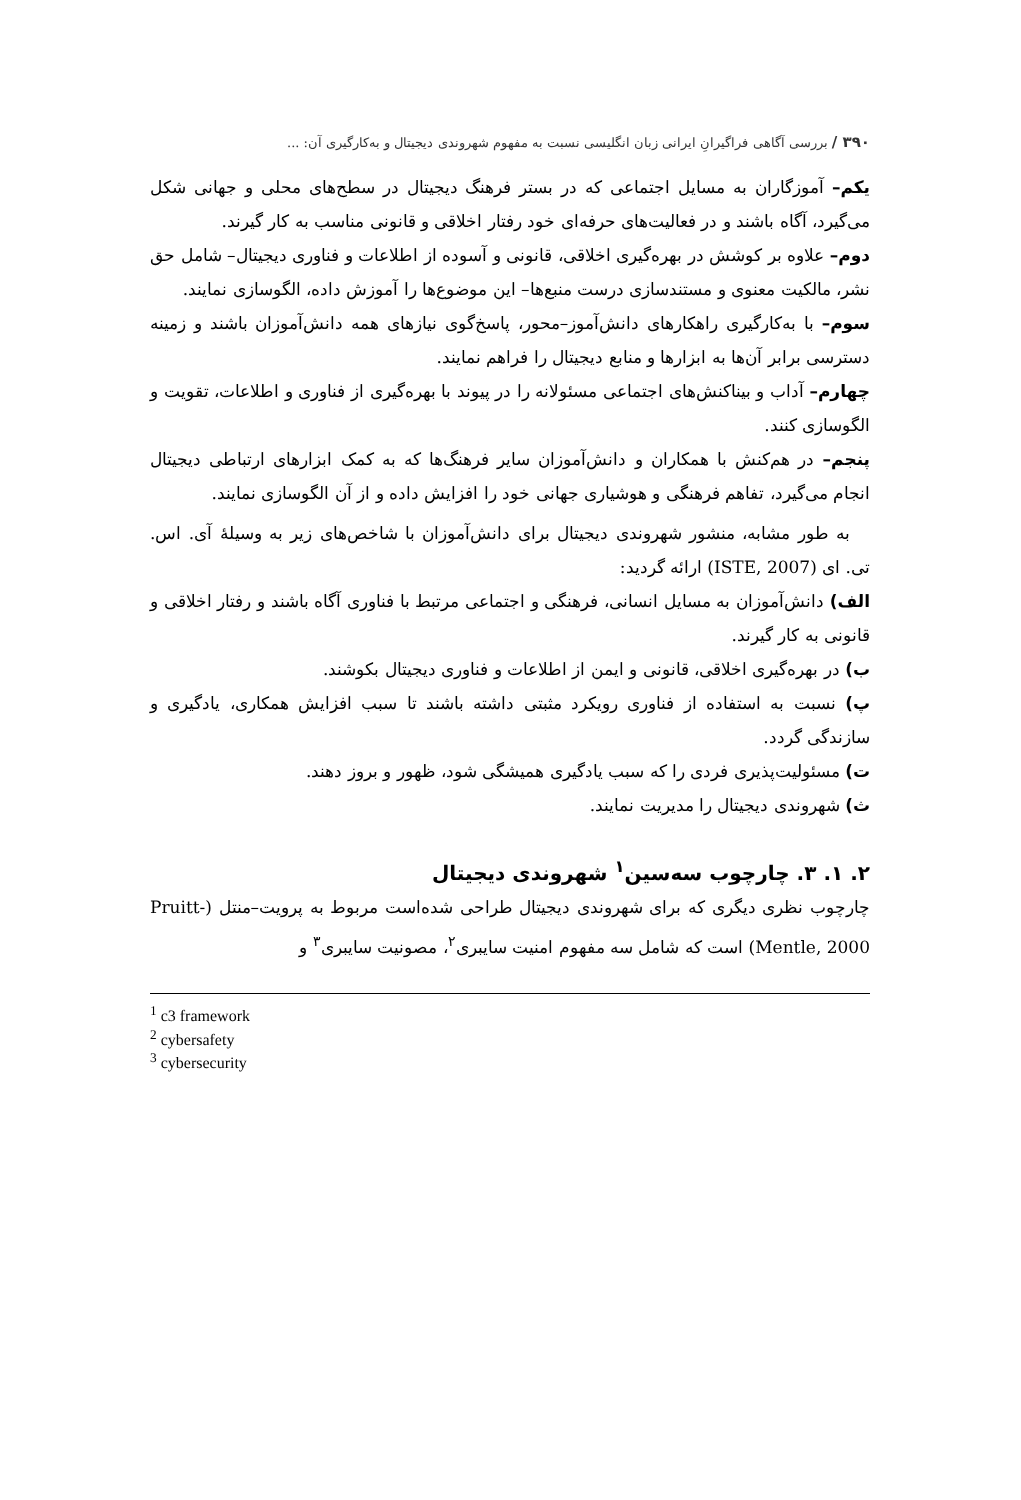۳۹۰ / بررسی آگاهی فراگیرانِ ایرانی زبان انگلیسی نسبت به مفهوم شهروندی دیجیتال و به‌کارگیری آن: ...
یکم– آموزگاران به مسایل اجتماعی که در بستر فرهنگ دیجیتال در سطح‌های محلی و جهانی شکل می‌گیرد، آگاه باشند و در فعالیت‌های حرفه‌ای خود رفتار اخلاقی و قانونی مناسب به کار گیرند.
دوم– علاوه بر کوشش در بهره‌گیری اخلاقی، قانونی و آسوده از اطلاعات و فناوری دیجیتال– شامل حق نشر، مالکیت معنوی و مستندسازی درست منبع‌ها– این موضوع‌ها را آموزش داده، الگوسازی نمایند.
سوم– با به‌کارگیری راهکارهای دانش‌آموز–محور، پاسخ‌گوی نیازهای همه دانش‌آموزان باشند و زمینه دسترسی برابر آن‌ها به ابزارها و منابع دیجیتال را فراهم نمایند.
چهارم– آداب و بیناکنش‌های اجتماعی مسئولانه را در پیوند با بهره‌گیری از فناوری و اطلاعات، تقویت و الگوسازی کنند.
پنجم– در هم‌کنش با همکاران و دانش‌آموزان سایر فرهنگ‌ها که به کمک ابزارهای ارتباطی دیجیتال انجام می‌گیرد، تفاهم فرهنگی و هوشیاری جهانی خود را افزایش داده و از آن الگوسازی نمایند.
به طور مشابه، منشور شهروندی دیجیتال برای دانش‌آموزان با شاخص‌های زیر به وسیلۀ آی. اس. تی. ای (ISTE, 2007) ارائه گردید:
الف) دانش‌آموزان به مسایل انسانی، فرهنگی و اجتماعی مرتبط با فناوری آگاه باشند و رفتار اخلاقی و قانونی به کار گیرند.
ب) در بهره‌گیری اخلاقی، قانونی و ایمن از اطلاعات و فناوری دیجیتال بکوشند.
پ) نسبت به استفاده از فناوری رویکرد مثبتی داشته باشند تا سبب افزایش همکاری، یادگیری و سازندگی گردد.
ت) مسئولیت‌پذیری فردی را که سبب یادگیری همیشگی شود، ظهور و بروز دهند.
ث) شهروندی دیجیتال را مدیریت نمایند.
۲. ۱. ۳. چارچوب سه‌سین<sup>۱</sup> شهروندی دیجیتال
چارچوب نظری دیگری که برای شهروندی دیجیتال طراحی شده‌است مربوط به پرویت–منتل (Pruitt-Mentle, 2000) است که شامل سه مفهوم امنیت سایبری<sup>۲</sup>، مصونیت سایبری<sup>۳</sup> و
<sup>1</sup> c3 framework
<sup>2</sup> cybersafety
<sup>3</sup> cybersecurity